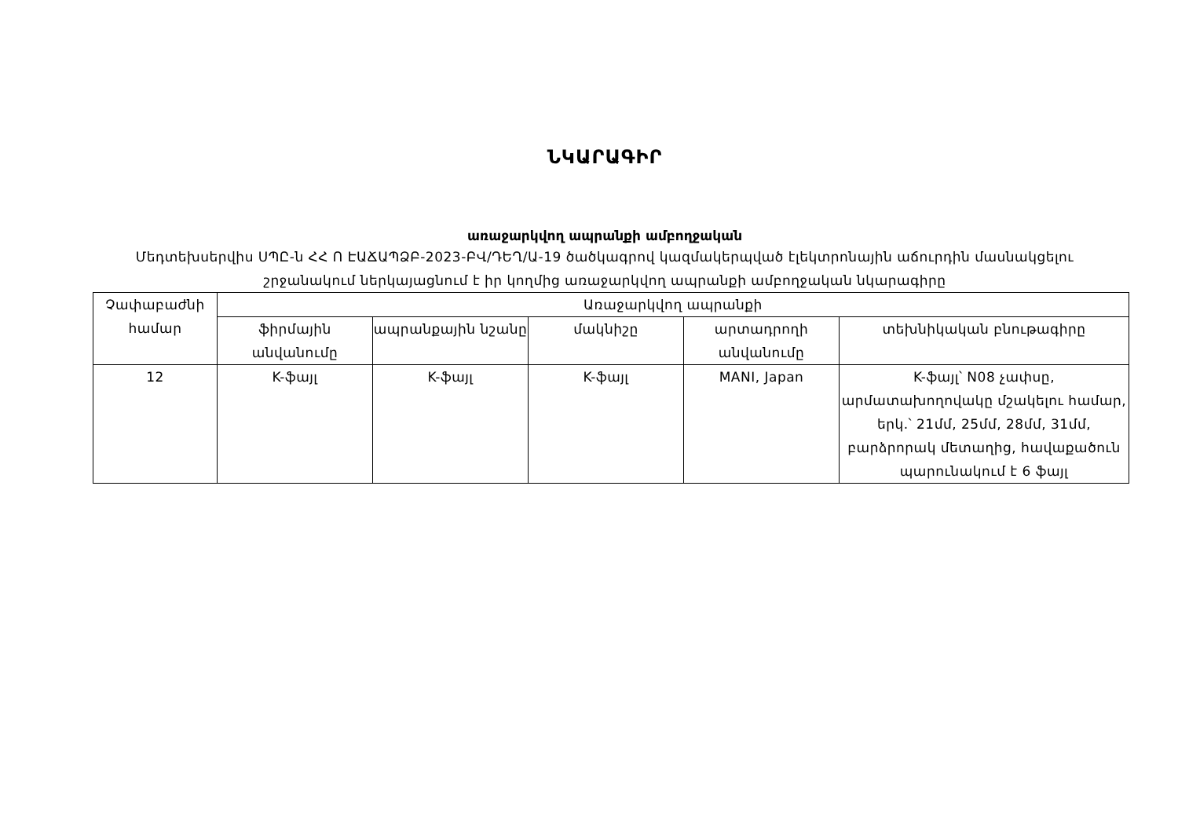ՆԿԱՐԱԳԻՐ
առաջարկվող ապրանքի ամբողջական
Մեդտեխսերվիս ՍՊԸ-ն ՀՀ Ո ԷԱՃԱՊՁԲ-2023-ԲՎ/ԴԵՂ/Ա-19 ծածկագրով կազմակերպված էլեկտրոնային աճուրդին մասնակցելու շրջանակում ներկայացնում է իր կողմից առաջարկվող ապրանքի ամբողջական նկարագիրը
| Չափաբաժնի համար | Առաջարկվող ապրանքի | | | | |
| | ֆիրմային անվանումը | ապրանքային նշանը | մակնիշը | արտադրողի անվանումը | տեխնիկական բնութագիրը |
| 12 | K-ֆայլ | K-ֆայլ | K-ֆայլ | MANI, Japan | K-ֆայլ՝ N08 չափսը, արմատախողովակը մշակելու համար, երկ.՝ 21մմ, 25մմ, 28մմ, 31մմ, բարձրորակ մետաղից, հավաքածուն պարունակում է 6 ֆայլ |